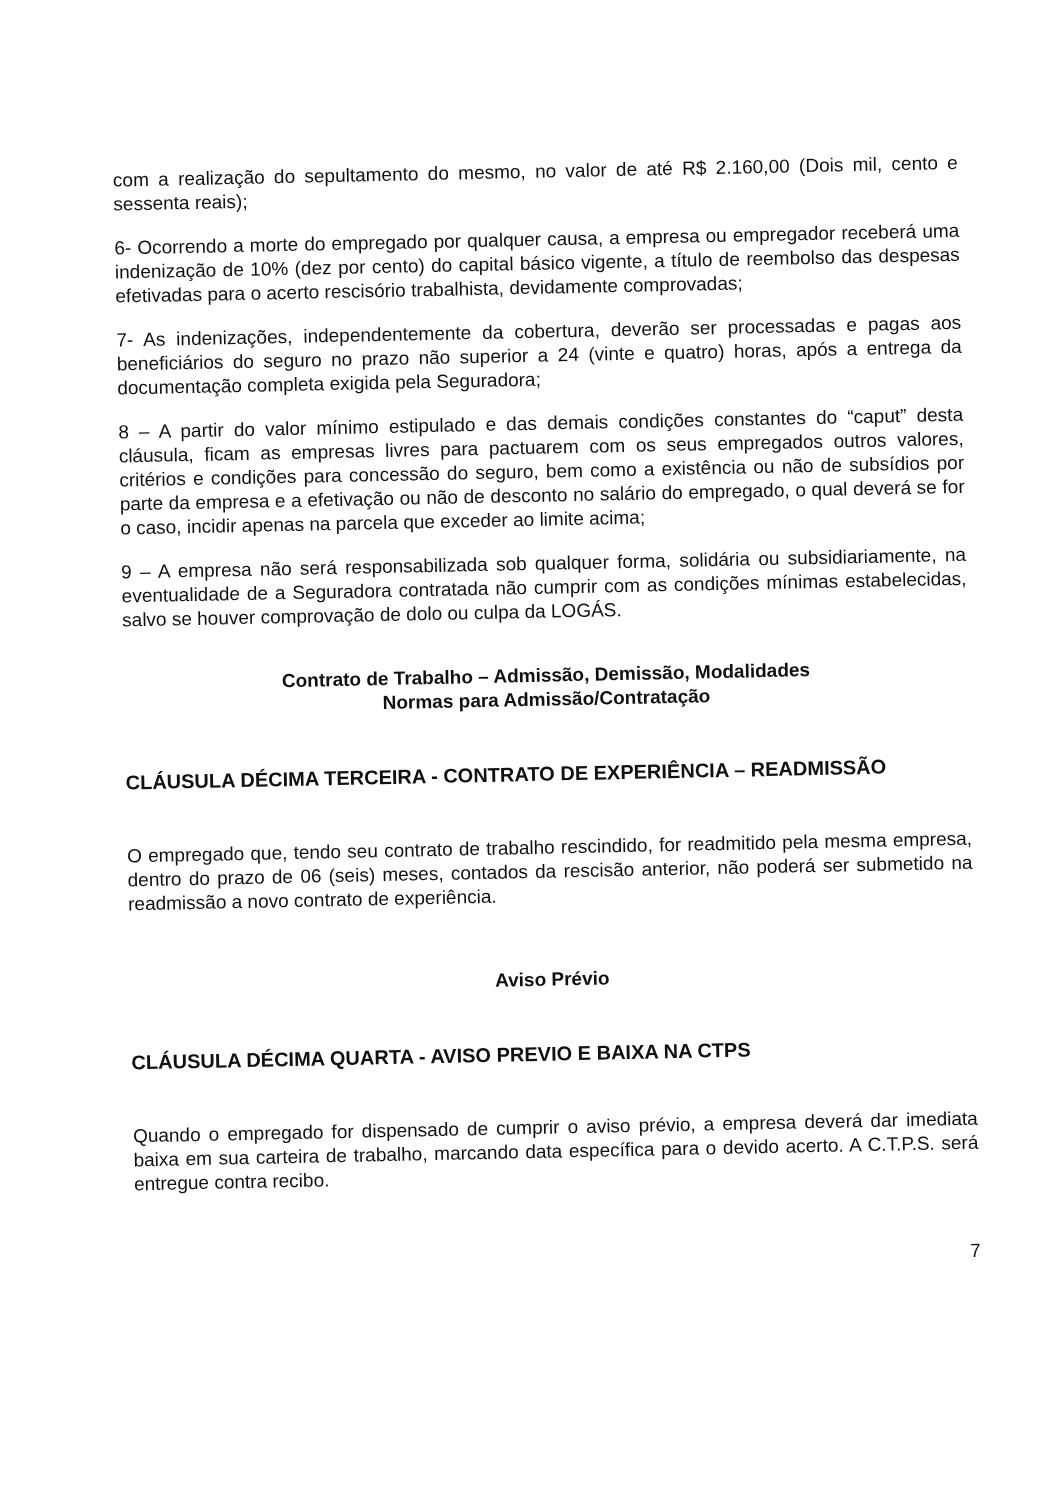com a realização do sepultamento do mesmo, no valor de até R$ 2.160,00 (Dois mil, cento e sessenta reais);
6- Ocorrendo a morte do empregado por qualquer causa, a empresa ou empregador receberá uma indenização de 10% (dez por cento) do capital básico vigente, a título de reembolso das despesas efetivadas para o acerto rescisório trabalhista, devidamente comprovadas;
7- As indenizações, independentemente da cobertura, deverão ser processadas e pagas aos beneficiários do seguro no prazo não superior a 24 (vinte e quatro) horas, após a entrega da documentação completa exigida pela Seguradora;
8 – A partir do valor mínimo estipulado e das demais condições constantes do “caput” desta cláusula, ficam as empresas livres para pactuarem com os seus empregados outros valores, critérios e condições para concessão do seguro, bem como a existência ou não de subsídios por parte da empresa e a efetivação ou não de desconto no salário do empregado, o qual deverá se for o caso, incidir apenas na parcela que exceder ao limite acima;
9 – A empresa não será responsabilizada sob qualquer forma, solidária ou subsidiariamente, na eventualidade de a Seguradora contratada não cumprir com as condições mínimas estabelecidas, salvo se houver comprovação de dolo ou culpa da LOGÁS.
Contrato de Trabalho – Admissão, Demissão, Modalidades
Normas para Admissão/Contratação
CLÁUSULA DÉCIMA TERCEIRA - CONTRATO DE EXPERIÊNCIA – READMISSÃO
O empregado que, tendo seu contrato de trabalho rescindido, for readmitido pela mesma empresa, dentro do prazo de 06 (seis) meses, contados da rescisão anterior, não poderá ser submetido na readmissão a novo contrato de experiência.
Aviso Prévio
CLÁUSULA DÉCIMA QUARTA - AVISO PREVIO E BAIXA NA CTPS
Quando o empregado for dispensado de cumprir o aviso prévio, a empresa deverá dar imediata baixa em sua carteira de trabalho, marcando data específica para o devido acerto. A C.T.P.S. será entregue contra recibo.
7